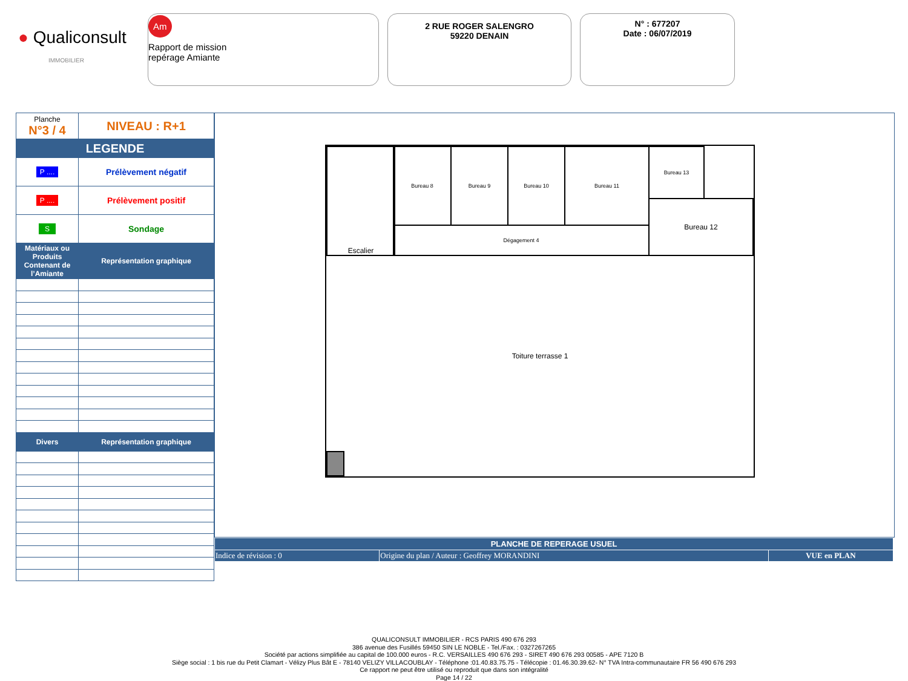● Qualiconsult
IMMOBILIER
Am
Rapport de mission
repérage Amiante
2 RUE ROGER SALENGRO
59220 DENAIN
N° : 677207
Date : 06/07/2019
| Planche N°3 / 4 | NIVEAU : R+1 |
| LEGENDE | |
| P .... | Prélèvement négatif |
| P .... | Prélèvement positif |
| S | Sondage |
| Matériaux ou Produits Contenant de l’Amiante | Représentation graphique |
| Divers | Représentation graphique |
Escalier Bureau 8 Bureau 9 Bureau 10 Bureau 11 Bureau 13
Dégagement 4
Bureau 12
Toiture terrasse 1
| PLANCHE DE REPERAGE USUEL | | |
| Indice de révision : 0 | Origine du plan / Auteur : Geoffrey MORANDINI | VUE en PLAN |
QUALICONSULT IMMOBILIER - RCS PARIS 490 676 293
386 avenue des Fusillés 59450 SIN LE NOBLE - Tel./Fax. : 0327267265
Société par actions simplifiée au capital de 100.000 euros - R.C. VERSAILLES 490 676 293 - SIRET 490 676 293 00585 - APE 7120 B
Siège social : 1 bis rue du Petit Clamart - Vélizy Plus Bât E - 78140 VELIZY VILLACOUBLAY - Téléphone :01.40.83.75.75 - Télécopie : 01.46.30.39.62- N° TVA Intra-communautaire FR 56 490 676 293
Ce rapport ne peut être utilisé ou reproduit que dans son intégralité
Page 14 / 22